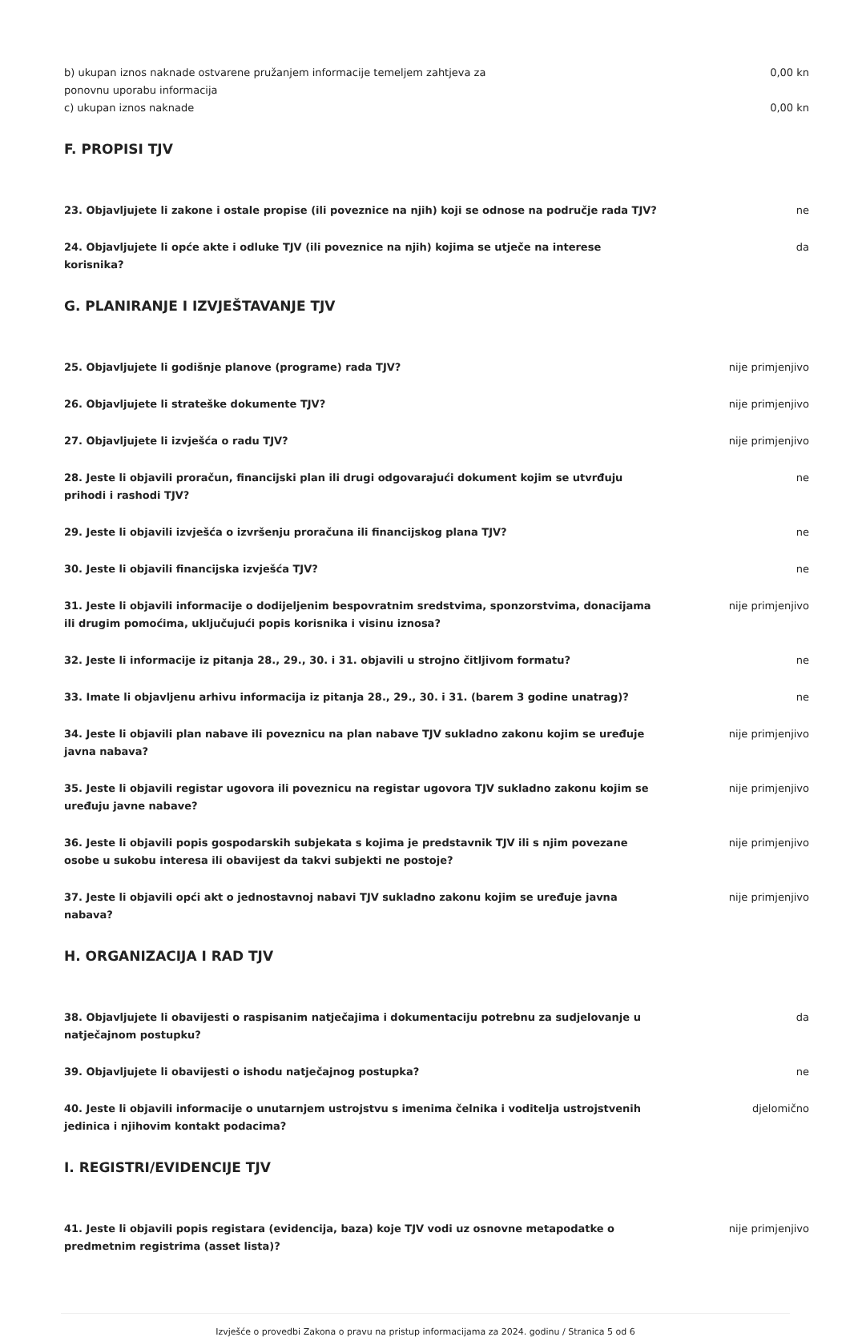b) ukupan iznos naknade ostvarene pružanjem informacije temeljem zahtjeva za ponovnu uporabu informacija
0,00 kn
c) ukupan iznos naknade 0,00 kn
F. PROPISI TJV
23. Objavljujete li zakone i ostale propise (ili poveznice na njih) koji se odnose na područje rada TJV?
ne
24. Objavljujete li opće akte i odluke TJV (ili poveznice na njih) kojima se utječe na interese korisnika?
da
G. PLANIRANJE I IZVJEŠTAVANJE TJV
25. Objavljujete li godišnje planove (programe) rada TJV? nije primjenjivo
26. Objavljujete li strateške dokumente TJV? nije primjenjivo
27. Objavljujete li izvješća o radu TJV? nije primjenjivo
28. Jeste li objavili proračun, financijski plan ili drugi odgovarajući dokument kojim se utvrđuju prihodi i rashodi TJV?
ne
29. Jeste li objavili izvješća o izvršenju proračuna ili financijskog plana TJV? ne
30. Jeste li objavili financijska izvješća TJV? ne
31. Jeste li objavili informacije o dodijeljenim bespovratnim sredstvima, sponzorstvima, donacijama ili drugim pomoćima, uključujući popis korisnika i visinu iznosa?
nije primjenjivo
32. Jeste li informacije iz pitanja 28., 29., 30. i 31. objavili u strojno čitljivom formatu? ne
33. Imate li objavljenu arhivu informacija iz pitanja 28., 29., 30. i 31. (barem 3 godine unatrag)?
ne
34. Jeste li objavili plan nabave ili poveznicu na plan nabave TJV sukladno zakonu kojim se uređuje javna nabava?
nije primjenjivo
35. Jeste li objavili registar ugovora ili poveznicu na registar ugovora TJV sukladno zakonu kojim se uređuju javne nabave?
nije primjenjivo
36. Jeste li objavili popis gospodarskih subjekata s kojima je predstavnik TJV ili s njim povezane osobe u sukobu interesa ili obavijest da takvi subjekti ne postoje?
nije primjenjivo
37. Jeste li objavili opći akt o jednostavnoj nabavi TJV sukladno zakonu kojim se uređuje javna nabava?
nije primjenjivo
H. ORGANIZACIJA I RAD TJV
38. Objavljujete li obavijesti o raspisanim natječajima i dokumentaciju potrebnu za sudjelovanje u natječajnom postupku?
da
39. Objavljujete li obavijesti o ishodu natječajnog postupka? ne
40. Jeste li objavili informacije o unutarnjem ustrojstvu s imenima čelnika i voditelja ustrojstvenih jedinica i njihovim kontakt podacima?
djelomično
I. REGISTRI/EVIDENCIJE TJV
41. Jeste li objavili popis registara (evidencija, baza) koje TJV vodi uz osnovne metapodatke o predmetnim registrima (asset lista)?
nije primjenjivo
Izvješće o provedbi Zakona o pravu na pristup informacijama za 2024. godinu / Stranica 5 od 6